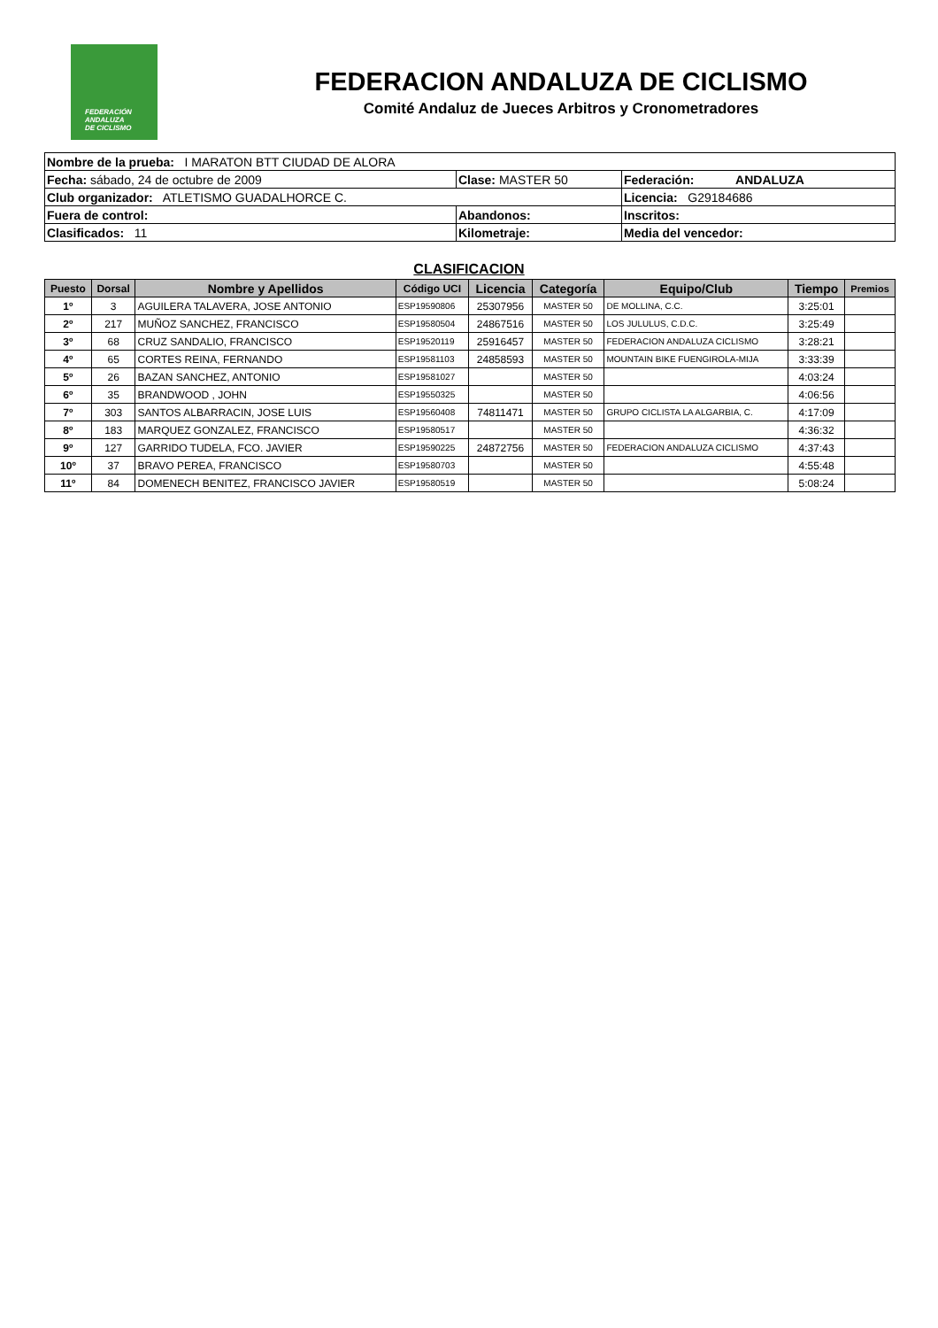FEDERACIÓN
ANDALUZA
DE CICLISMO
FEDERACION ANDALUZA DE CICLISMO
Comité Andaluz de Jueces Arbitros y Cronometradores
| Nombre de la prueba: I MARATON BTT CIUDAD DE ALORA | | |
| Fecha: sábado, 24 de octubre de 2009 | Clase: MASTER 50 | Federación: ANDALUZA |
| Club organizador: ATLETISMO GUADALHORCE C. | | Licencia: G29184686 |
| Fuera de control: | Abandonos: | Inscritos: |
| Clasificados: 11 | Kilometraje: | Media del vencedor: |
CLASIFICACION
| Puesto | Dorsal | Nombre y Apellidos | Código UCI | Licencia | Categoría | Equipo/Club | Tiempo | Premios |
| --- | --- | --- | --- | --- | --- | --- | --- | --- |
| 1º | 3 | AGUILERA TALAVERA, JOSE ANTONIO | ESP19590806 | 25307956 | MASTER 50 | DE MOLLINA, C.C. | 3:25:01 | |
| 2º | 217 | MUÑOZ SANCHEZ, FRANCISCO | ESP19580504 | 24867516 | MASTER 50 | LOS JULULUS, C.D.C. | 3:25:49 | |
| 3º | 68 | CRUZ SANDALIO, FRANCISCO | ESP19520119 | 25916457 | MASTER 50 | FEDERACION ANDALUZA CICLISMO | 3:28:21 | |
| 4º | 65 | CORTES REINA, FERNANDO | ESP19581103 | 24858593 | MASTER 50 | MOUNTAIN BIKE FUENGIROLA-MIJA | 3:33:39 | |
| 5º | 26 | BAZAN SANCHEZ, ANTONIO | ESP19581027 | | MASTER 50 | | 4:03:24 | |
| 6º | 35 | BRANDWOOD , JOHN | ESP19550325 | | MASTER 50 | | 4:06:56 | |
| 7º | 303 | SANTOS ALBARRACIN, JOSE LUIS | ESP19560408 | 74811471 | MASTER 50 | GRUPO CICLISTA LA ALGARBIA, C. | 4:17:09 | |
| 8º | 183 | MARQUEZ GONZALEZ, FRANCISCO | ESP19580517 | | MASTER 50 | | 4:36:32 | |
| 9º | 127 | GARRIDO TUDELA, FCO. JAVIER | ESP19590225 | 24872756 | MASTER 50 | FEDERACION ANDALUZA CICLISMO | 4:37:43 | |
| 10º | 37 | BRAVO PEREA, FRANCISCO | ESP19580703 | | MASTER 50 | | 4:55:48 | |
| 11º | 84 | DOMENECH BENITEZ, FRANCISCO JAVIER | ESP19580519 | | MASTER 50 | | 5:08:24 | |